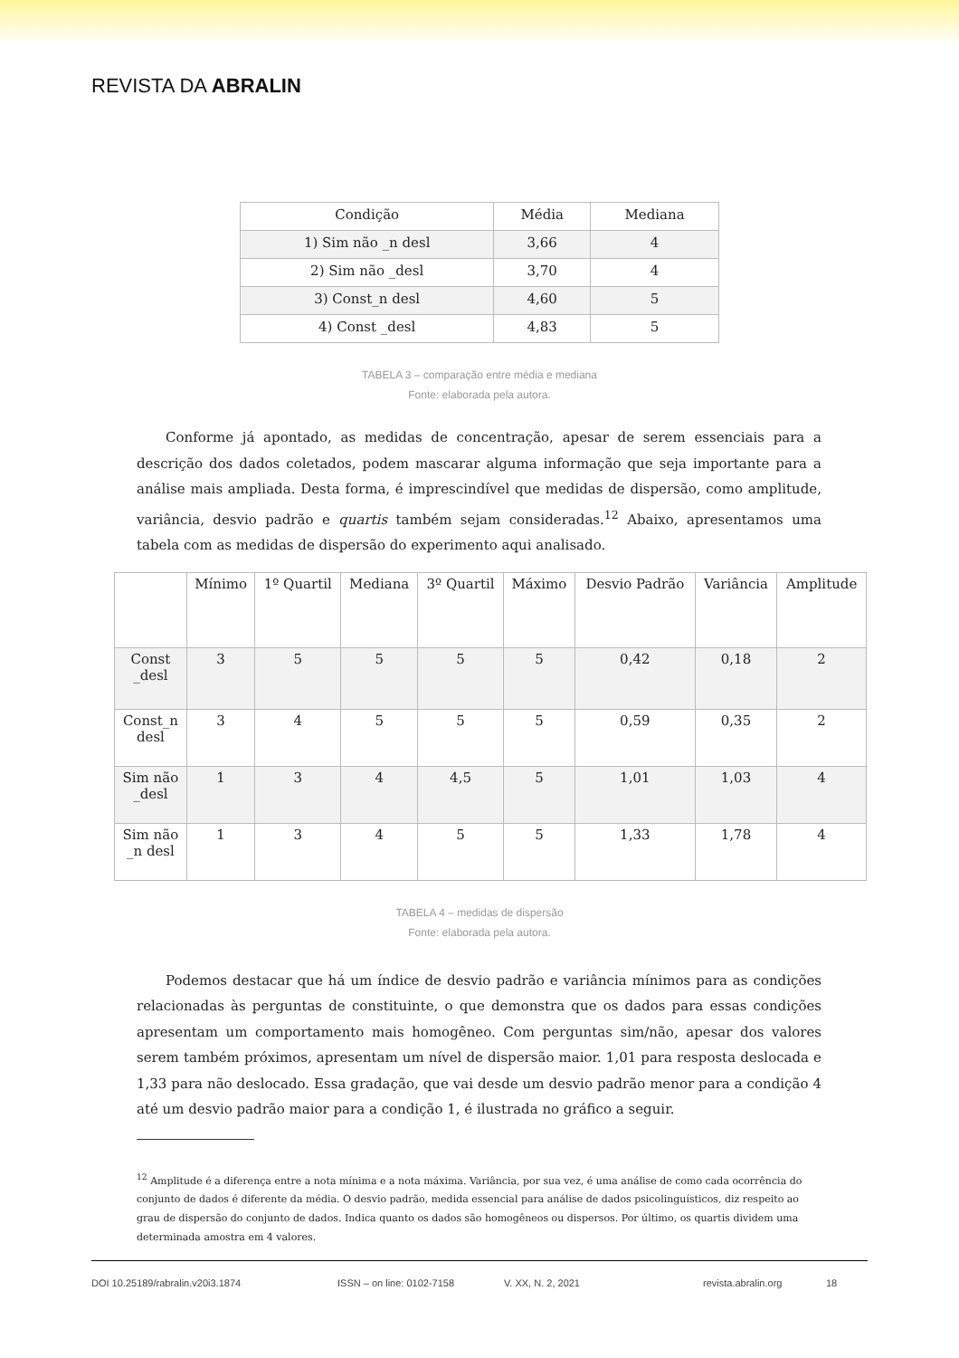REVISTA DA ABRALIN
| Condição | Média | Mediana |
| --- | --- | --- |
| 1) Sim não _n desl | 3,66 | 4 |
| 2) Sim não _desl | 3,70 | 4 |
| 3) Const_n desl | 4,60 | 5 |
| 4) Const _desl | 4,83 | 5 |
TABELA 3 – comparação entre média e mediana
Fonte: elaborada pela autora.
Conforme já apontado, as medidas de concentração, apesar de serem essenciais para a descrição dos dados coletados, podem mascarar alguma informação que seja importante para a análise mais ampliada. Desta forma, é imprescindível que medidas de dispersão, como amplitude, variância, desvio padrão e quartis também sejam consideradas.<sup>12</sup> Abaixo, apresentamos uma tabela com as medidas de dispersão do experimento aqui analisado.
| | Mínimo | 1º Quartil | Mediana | 3º Quartil | Máximo | Desvio Padrão | Variância | Amplitude |
| --- | --- | --- | --- | --- | --- | --- | --- | --- |
| Const _desl | 3 | 5 | 5 | 5 | 5 | 0,42 | 0,18 | 2 |
| Const_n desl | 3 | 4 | 5 | 5 | 5 | 0,59 | 0,35 | 2 |
| Sim não _desl | 1 | 3 | 4 | 4,5 | 5 | 1,01 | 1,03 | 4 |
| Sim não _n desl | 1 | 3 | 4 | 5 | 5 | 1,33 | 1,78 | 4 |
TABELA 4 – medidas de dispersão
Fonte: elaborada pela autora.
Podemos destacar que há um índice de desvio padrão e variância mínimos para as condições relacionadas às perguntas de constituinte, o que demonstra que os dados para essas condições apresentam um comportamento mais homogêneo. Com perguntas sim/não, apesar dos valores serem também próximos, apresentam um nível de dispersão maior. 1,01 para resposta deslocada e 1,33 para não deslocado. Essa gradação, que vai desde um desvio padrão menor para a condição 4 até um desvio padrão maior para a condição 1, é ilustrada no gráfico a seguir.
<sup>12</sup> Amplitude é a diferença entre a nota mínima e a nota máxima. Variância, por sua vez, é uma análise de como cada ocorrência do conjunto de dados é diferente da média. O desvio padrão, medida essencial para análise de dados psicolinguísticos, diz respeito ao grau de dispersão do conjunto de dados. Indica quanto os dados são homogêneos ou dispersos. Por último, os quartis dividem uma determinada amostra em 4 valores.
DOI 10.25189/rabralin.v20i3.1874 ISSN – on line: 0102-7158 V. XX, N. 2, 2021 revista.abralin.org 18